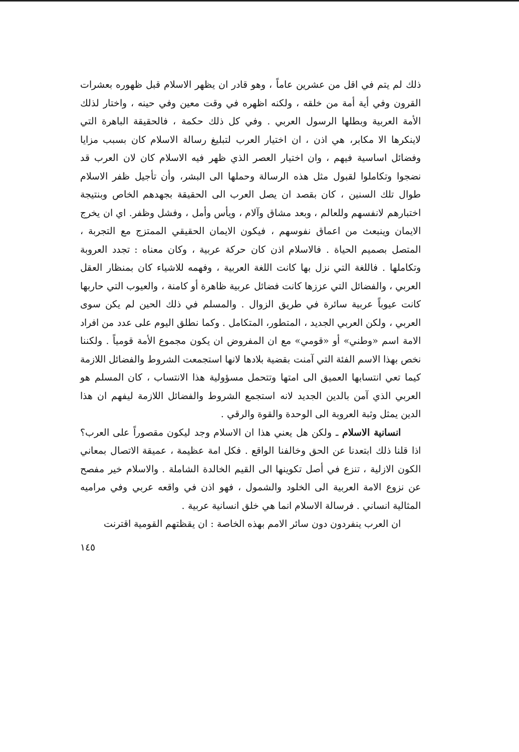ذلك لم يتم في اقل من عشرين عاماً ، وهو قادر ان يظهر الاسلام قبل ظهوره بعشرات القرون وفي أية أمة من خلقه ، ولكنه اظهره في وقت معين وفي حينه ، واختار لذلك الأمة العربية وبطلها الرسول العربي . وفي كل ذلك حكمة ، فالحقيقة الباهرة التي لاينكرها الا مكابر، هي اذن ، ان اختيار العرب لتبليغ رسالة الاسلام كان بسبب مزايا وفضائل اساسية فيهم ، وان اختيار العصر الذي ظهر فيه الاسلام كان لان العرب قد نضجوا وتكاملوا لقبول مثل هذه الرسالة وحملها الى البشر، وأن تأجيل ظفر الاسلام طوال تلك السنين ، كان بقصد ان يصل العرب الى الحقيقة بجهدهم الخاص وبنتيجة اختبارهم لانفسهم وللعالم ، وبعد مشاق وآلام ، ويأس وأمل ، وفشل وظفر. اي ان يخرج الايمان وينبعث من اعماق نفوسهم ، فيكون الايمان الحقيقي الممتزج مع التجربة ، المتصل بصميم الحياة . فالاسلام اذن كان حركة عربية ، وكان معناه : تجدد العروبة وتكاملها . فاللغة التي نزل بها كانت اللغة العربية ، وفهمه للاشياء كان بمنظار العقل العربي ، والفضائل التي عززها كانت فضائل عربية ظاهرة أو كامنة ، والعيوب التي حاربها كانت عيوباً عربية سائرة في طريق الزوال . والمسلم في ذلك الحين لم يكن سوى العربي ، ولكن العربي الجديد ، المتطور، المتكامل . وكما نطلق اليوم على عدد من افراد الامة اسم «وطني» أو «قومي» مع ان المفروض ان يكون مجموع الأمة قومياً . ولكننا نخص بهذا الاسم الفئة التي آمنت بقضية بلادها لانها استجمعت الشروط والفضائل اللازمة كيما تعي انتسابها العميق الى امتها وتتحمل مسؤولية هذا الانتساب ، كان المسلم هو العربي الذي آمن بالدين الجديد لانه استجمع الشروط والفضائل اللازمة ليفهم ان هذا الدين يمثل وثبة العروبة الى الوحدة والقوة والرقي .
انسانية الاسلام ـ ولكن هل يعني هذا ان الاسلام وجد ليكون مقصوراً على العرب؟ اذا قلنا ذلك ابتعدنا عن الحق وخالفنا الواقع . فكل امة عظيمة ، عميقة الاتصال بمعاني الكون الازلية ، تنزع في أصل تكوينها الى القيم الخالدة الشاملة . والاسلام خير مفصح عن نزوع الامة العربية الى الخلود والشمول ، فهو اذن في واقعه عربي وفي مراميه المثالية انساني . فرسالة الاسلام انما هي خلق انسانية عربية .
ان العرب ينفردون دون سائر الامم بهذه الخاصة : ان يقظتهم القومية اقترنت
١٤٥